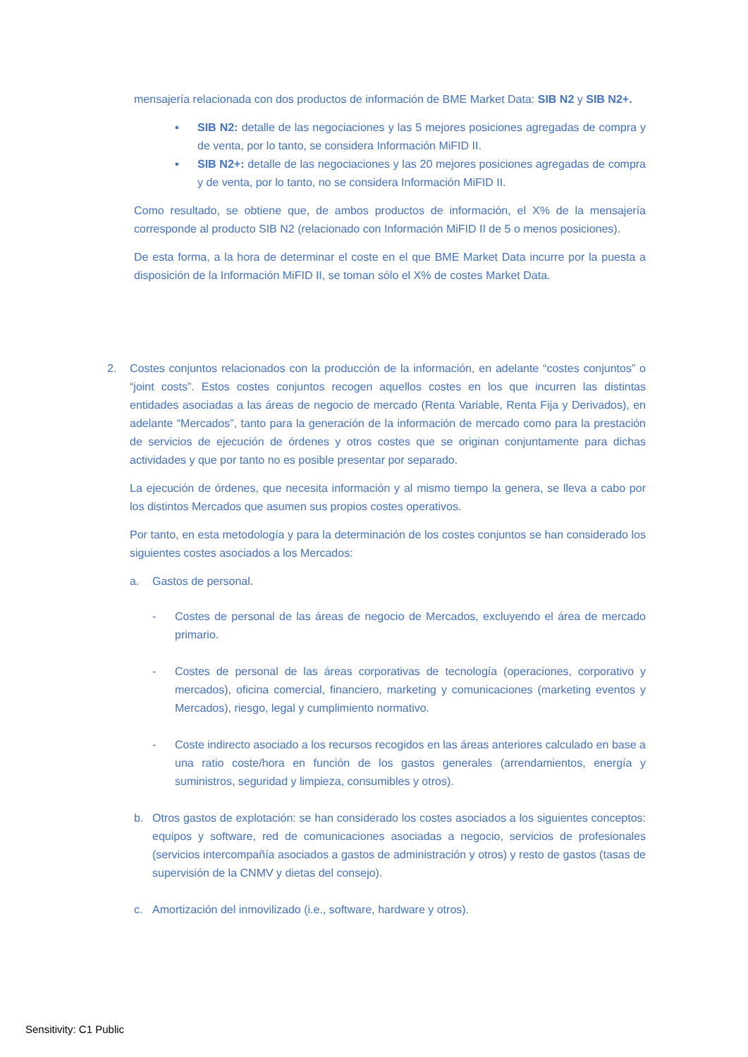mensajería relacionada con dos productos de información de BME Market Data: SIB N2 y SIB N2+.
▪ SIB N2: detalle de las negociaciones y las 5 mejores posiciones agregadas de compra y de venta, por lo tanto, se considera Información MiFID II.
▪ SIB N2+: detalle de las negociaciones y las 20 mejores posiciones agregadas de compra y de venta, por lo tanto, no se considera Información MiFID II.
Como resultado, se obtiene que, de ambos productos de información, el X% de la mensajería corresponde al producto SIB N2 (relacionado con Información MiFID II de 5 o menos posiciones).
De esta forma, a la hora de determinar el coste en el que BME Market Data incurre por la puesta a disposición de la Información MiFID II, se toman sólo el X% de costes Market Data.
2. Costes conjuntos relacionados con la producción de la información, en adelante “costes conjuntos” o “joint costs”. Estos costes conjuntos recogen aquellos costes en los que incurren las distintas entidades asociadas a las áreas de negocio de mercado (Renta Variable, Renta Fija y Derivados), en adelante “Mercados”, tanto para la generación de la información de mercado como para la prestación de servicios de ejecución de órdenes y otros costes que se originan conjuntamente para dichas actividades y que por tanto no es posible presentar por separado.
La ejecución de órdenes, que necesita información y al mismo tiempo la genera, se lleva a cabo por los distintos Mercados que asumen sus propios costes operativos.
Por tanto, en esta metodología y para la determinación de los costes conjuntos se han considerado los siguientes costes asociados a los Mercados:
a. Gastos de personal.
- Costes de personal de las áreas de negocio de Mercados, excluyendo el área de mercado primario.
- Costes de personal de las áreas corporativas de tecnología (operaciones, corporativo y mercados), oficina comercial, financiero, marketing y comunicaciones (marketing eventos y Mercados), riesgo, legal y cumplimiento normativo.
- Coste indirecto asociado a los recursos recogidos en las áreas anteriores calculado en base a una ratio coste/hora en función de los gastos generales (arrendamientos, energía y suministros, seguridad y limpieza, consumibles y otros).
b. Otros gastos de explotación: se han considerado los costes asociados a los siguientes conceptos: equipos y software, red de comunicaciones asociadas a negocio, servicios de profesionales (servicios intercompañía asociados a gastos de administración y otros) y resto de gastos (tasas de supervisión de la CNMV y dietas del consejo).
c. Amortización del inmovilizado (i.e., software, hardware y otros).
Sensitivity: C1 Public